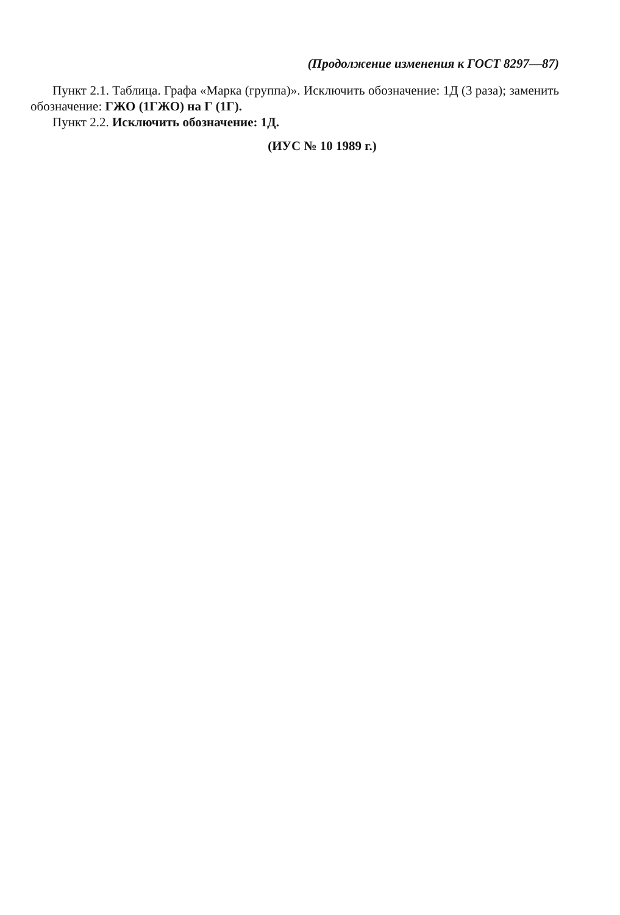(Продолжение изменения к ГОСТ 8297—87)
Пункт 2.1. Таблица. Графа «Марка (группа)». Исключить обозначение: 1Д (3 раза); заменить обозначение: ГЖО (1ГЖО) на Г (1Г).
Пункт 2.2. Исключить обозначение: 1Д.
(ИУС № 10 1989 г.)